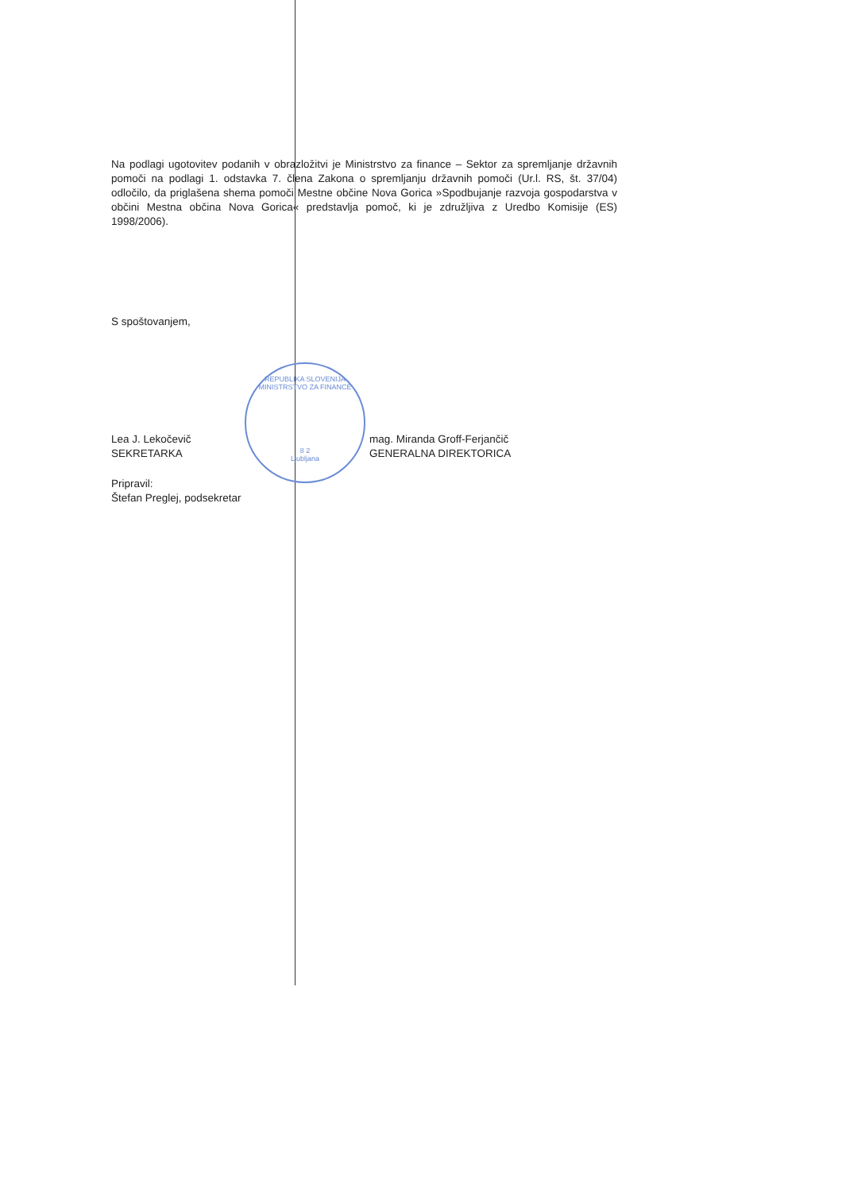REPUBLIKA SLOVENIJA
MINISTRSTVO ZA FINANCE
8 2
Ljubljana
Na podlagi ugotovitev podanih v obrazložitvi je Ministrstvo za finance – Sektor za spremljanje državnih pomoči na podlagi 1. odstavka 7. člena Zakona o spremljanju državnih pomoči (Ur.l. RS, št. 37/04) odločilo, da priglašena shema pomoči Mestne občine Nova Gorica »Spodbujanje razvoja gospodarstva v občini Mestna občina Nova Gorica« predstavlja pomoč, ki je združljiva z Uredbo Komisije (ES) 1998/2006).
S spoštovanjem,
Lea J. Lekočevič
SEKRETARKA
mag. Miranda Groff-Ferjančič
GENERALNA DIREKTORICA
Pripravil:
Štefan Preglej, podsekretar